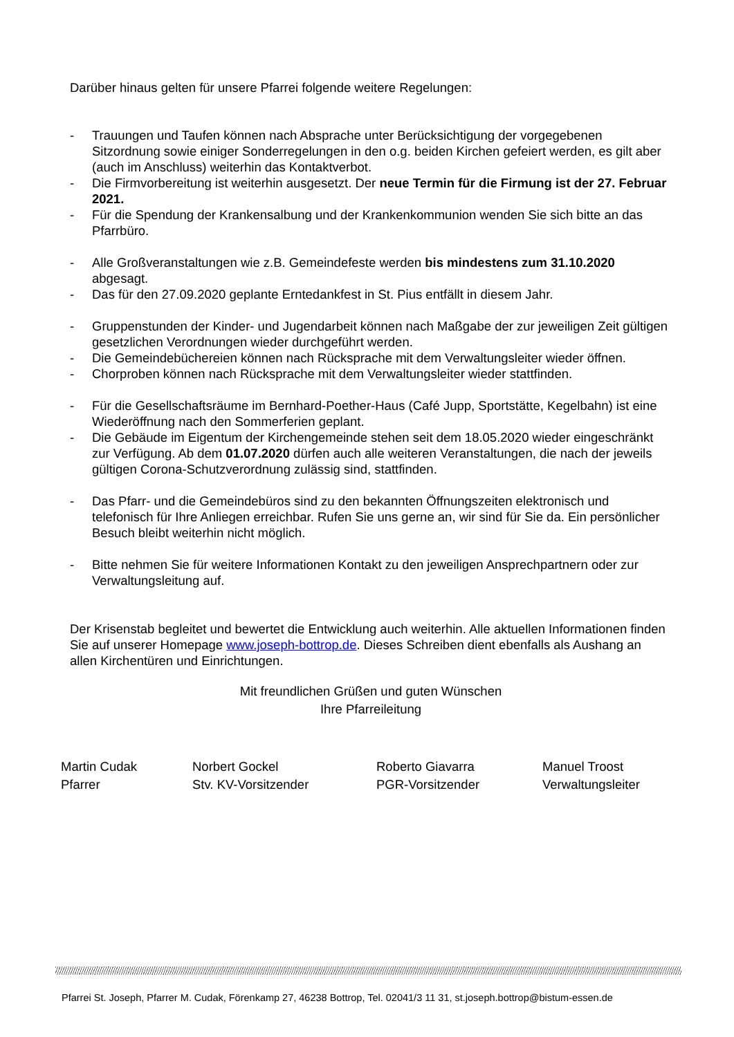Darüber hinaus gelten für unsere Pfarrei folgende weitere Regelungen:
- Trauungen und Taufen können nach Absprache unter Berücksichtigung der vorgegebenen Sitzordnung sowie einiger Sonderregelungen in den o.g. beiden Kirchen gefeiert werden, es gilt aber (auch im Anschluss) weiterhin das Kontaktverbot.
- Die Firmvorbereitung ist weiterhin ausgesetzt. Der neue Termin für die Firmung ist der 27. Februar 2021.
- Für die Spendung der Krankensalbung und der Krankenkommunion wenden Sie sich bitte an das Pfarrbüro.
- Alle Großveranstaltungen wie z.B. Gemeindefeste werden bis mindestens zum 31.10.2020 abgesagt.
- Das für den 27.09.2020 geplante Erntedankfest in St. Pius entfällt in diesem Jahr.
- Gruppenstunden der Kinder- und Jugendarbeit können nach Maßgabe der zur jeweiligen Zeit gültigen gesetzlichen Verordnungen wieder durchgeführt werden.
- Die Gemeindebüchereien können nach Rücksprache mit dem Verwaltungsleiter wieder öffnen.
- Chorproben können nach Rücksprache mit dem Verwaltungsleiter wieder stattfinden.
- Für die Gesellschaftsräume im Bernhard-Poether-Haus (Café Jupp, Sportstätte, Kegelbahn) ist eine Wiederöffnung nach den Sommerferien geplant.
- Die Gebäude im Eigentum der Kirchengemeinde stehen seit dem 18.05.2020 wieder eingeschränkt zur Verfügung. Ab dem 01.07.2020 dürfen auch alle weiteren Veranstaltungen, die nach der jeweils gültigen Corona-Schutzverordnung zulässig sind, stattfinden.
- Das Pfarr- und die Gemeindebüros sind zu den bekannten Öffnungszeiten elektronisch und telefonisch für Ihre Anliegen erreichbar. Rufen Sie uns gerne an, wir sind für Sie da. Ein persönlicher Besuch bleibt weiterhin nicht möglich.
- Bitte nehmen Sie für weitere Informationen Kontakt zu den jeweiligen Ansprechpartnern oder zur Verwaltungsleitung auf.
Der Krisenstab begleitet und bewertet die Entwicklung auch weiterhin. Alle aktuellen Informationen finden Sie auf unserer Homepage www.joseph-bottrop.de. Dieses Schreiben dient ebenfalls als Aushang an allen Kirchentüren und Einrichtungen.
Mit freundlichen Grüßen und guten Wünschen
Ihre Pfarreileitung
Martin Cudak
Pfarrer
Norbert Gockel
Stv. KV-Vorsitzender
Roberto Giavarra
PGR-Vorsitzender
Manuel Troost
Verwaltungsleiter
Pfarrei St. Joseph, Pfarrer M. Cudak, Förenkamp 27, 46238 Bottrop, Tel. 02041/3 11 31, st.joseph.bottrop@bistum-essen.de